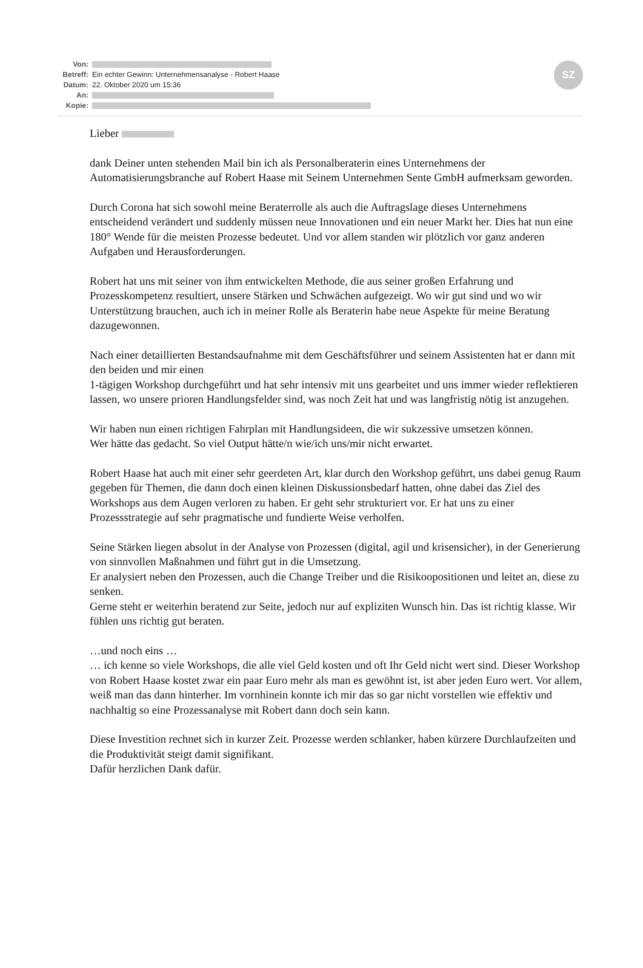| Von: | |
| Betreff: | Ein echter Gewinn: Unternehmensanalyse - Robert Haase |
| Datum: | 22. Oktober 2020 um 15:36 |
| An: | |
| Kopie: | |
SZ
Lieber
dank Deiner unten stehenden Mail bin ich als Personalberaterin eines Unternehmens der Automatisierungsbranche auf Robert Haase mit Seinem Unternehmen Sente GmbH aufmerksam geworden.
Durch Corona hat sich sowohl meine Beraterrolle als auch die Auftragslage dieses Unternehmens entscheidend verändert und suddenly müssen neue Innovationen und ein neuer Markt her. Dies hat nun eine 180° Wende für die meisten Prozesse bedeutet. Und vor allem standen wir plötzlich vor ganz anderen Aufgaben und Herausforderungen.
Robert hat uns mit seiner von ihm entwickelten Methode, die aus seiner großen Erfahrung und Prozesskompetenz resultiert, unsere Stärken und Schwächen aufgezeigt. Wo wir gut sind und wo wir Unterstützung brauchen, auch ich in meiner Rolle als Beraterin habe neue Aspekte für meine Beratung dazugewonnen.
Nach einer detaillierten Bestandsaufnahme mit dem Geschäftsführer und seinem Assistenten hat er dann mit den beiden und mir einen
1-tägigen Workshop durchgeführt und hat sehr intensiv mit uns gearbeitet und uns immer wieder reflektieren lassen, wo unsere prioren Handlungsfelder sind, was noch Zeit hat und was langfristig nötig ist anzugehen.
Wir haben nun einen richtigen Fahrplan mit Handlungsideen, die wir sukzessive umsetzen können.
Wer hätte das gedacht. So viel Output hätte/n wie/ich uns/mir nicht erwartet.
Robert Haase hat auch mit einer sehr geerdeten Art, klar durch den Workshop geführt, uns dabei genug Raum gegeben für Themen, die dann doch einen kleinen Diskussionsbedarf hatten, ohne dabei das Ziel des Workshops aus dem Augen verloren zu haben. Er geht sehr strukturiert vor. Er hat uns zu einer Prozessstrategie auf sehr pragmatische und fundierte Weise verholfen.
Seine Stärken liegen absolut in der Analyse von Prozessen (digital, agil und krisensicher), in der Generierung von sinnvollen Maßnahmen und führt gut in die Umsetzung.
Er analysiert neben den Prozessen, auch die Change Treiber und die Risikoopositionen und leitet an, diese zu senken.
Gerne steht er weiterhin beratend zur Seite, jedoch nur auf expliziten Wunsch hin. Das ist richtig klasse. Wir fühlen uns richtig gut beraten.
…und noch eins …
… ich kenne so viele Workshops, die alle viel Geld kosten und oft Ihr Geld nicht wert sind. Dieser Workshop von Robert Haase kostet zwar ein paar Euro mehr als man es gewöhnt ist, ist aber jeden Euro wert. Vor allem, weiß man das dann hinterher. Im vornhinein konnte ich mir das so gar nicht vorstellen wie effektiv und nachhaltig so eine Prozessanalyse mit Robert dann doch sein kann.
Diese Investition rechnet sich in kurzer Zeit. Prozesse werden schlanker, haben kürzere Durchlaufzeiten und die Produktivität steigt damit signifikant.
Dafür herzlichen Dank dafür.